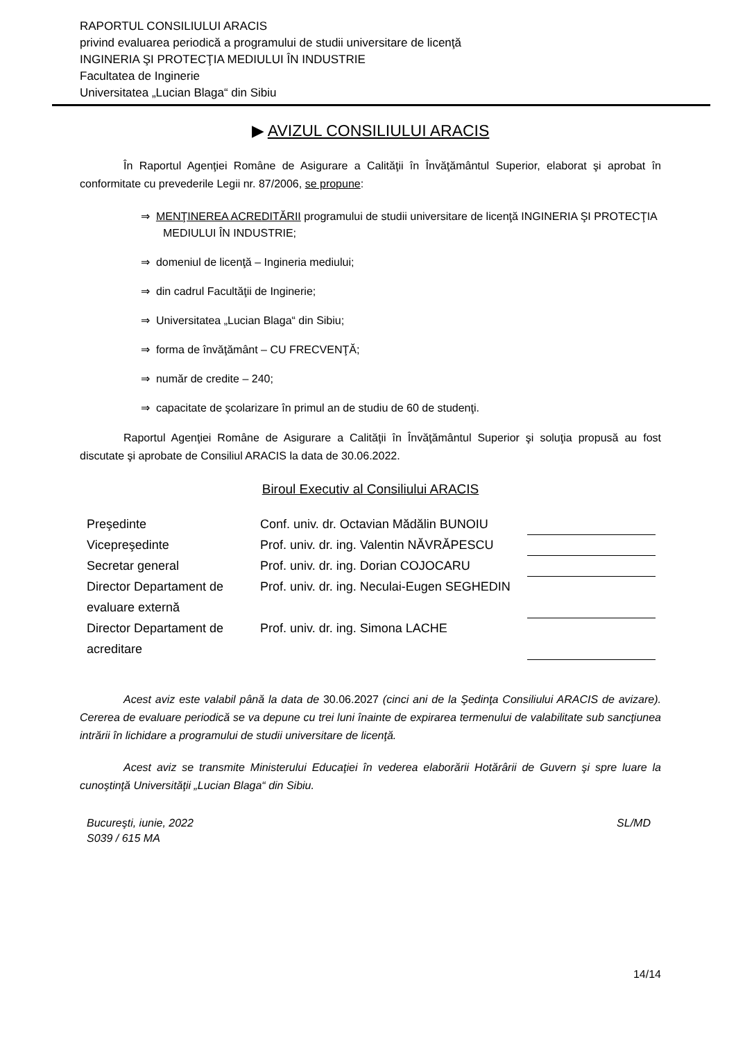RAPORTUL CONSILIULUI ARACIS
privind evaluarea periodică a programului de studii universitare de licenţă
INGINERIA ŞI PROTECŢIA MEDIULUI ÎN INDUSTRIE
Facultatea de Inginerie
Universitatea „Lucian Blaga“ din Sibiu
▶ AVIZUL CONSILIULUI ARACIS
În Raportul Agenţiei Române de Asigurare a Calităţii în Învăţământul Superior, elaborat şi aprobat în conformitate cu prevederile Legii nr. 87/2006, se propune:
⇒ MENŢINEREA ACREDITĂRII programului de studii universitare de licenţă INGINERIA ŞI PROTECŢIA MEDIULUI ÎN INDUSTRIE;
⇒ domeniul de licenţă – Ingineria mediului;
⇒ din cadrul Facultăţii de Inginerie;
⇒ Universitatea „Lucian Blaga“ din Sibiu;
⇒ forma de învăţământ – CU FRECVENŢĂ;
⇒ număr de credite – 240;
⇒ capacitate de şcolarizare în primul an de studiu de 60 de studenţi.
Raportul Agenţiei Române de Asigurare a Calităţii în Învăţământul Superior şi soluţia propusă au fost discutate şi aprobate de Consiliul ARACIS la data de 30.06.2022.
Biroul Executiv al Consiliului ARACIS
| Preşedinte | Conf. univ. dr. Octavian Mădălin BUNOIU | |
| Vicepreşedinte | Prof. univ. dr. ing. Valentin NĂVRĂPESCU | |
| Secretar general | Prof. univ. dr. ing. Dorian COJOCARU | |
| Director Departament de evaluare externă | Prof. univ. dr. ing. Neculai-Eugen SEGHEDIN | |
| Director Departament de acreditare | Prof. univ. dr. ing. Simona LACHE | |
Acest aviz este valabil până la data de 30.06.2027 (cinci ani de la Şedinţa Consiliului ARACIS de avizare). Cererea de evaluare periodică se va depune cu trei luni înainte de expirarea termenului de valabilitate sub sancţiunea intrării în lichidare a programului de studii universitare de licenţă.
Acest aviz se transmite Ministerului Educaţiei în vederea elaborării Hotărârii de Guvern şi spre luare la cunoştinţă Universităţii „Lucian Blaga“ din Sibiu.
Bucureşti, iunie, 2022
S039 / 615 MA
SL/MD
14/14